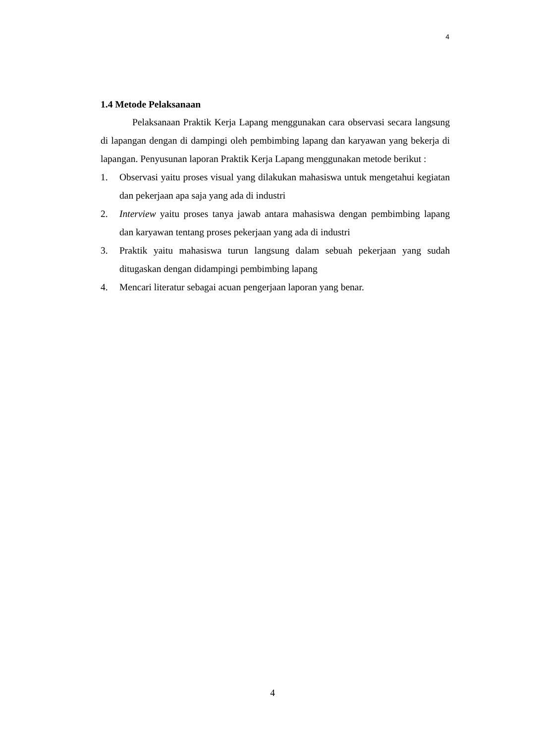4
1.4 Metode Pelaksanaan
Pelaksanaan Praktik Kerja Lapang menggunakan cara observasi secara langsung di lapangan dengan di dampingi oleh pembimbing lapang dan karyawan yang bekerja di lapangan. Penyusunan laporan Praktik Kerja Lapang menggunakan metode berikut :
1. Observasi yaitu proses visual yang dilakukan mahasiswa untuk mengetahui kegiatan dan pekerjaan apa saja yang ada di industri
2. Interview yaitu proses tanya jawab antara mahasiswa dengan pembimbing lapang dan karyawan tentang proses pekerjaan yang ada di industri
3. Praktik yaitu mahasiswa turun langsung dalam sebuah pekerjaan yang sudah ditugaskan dengan didampingi pembimbing lapang
4. Mencari literatur sebagai acuan pengerjaan laporan yang benar.
4